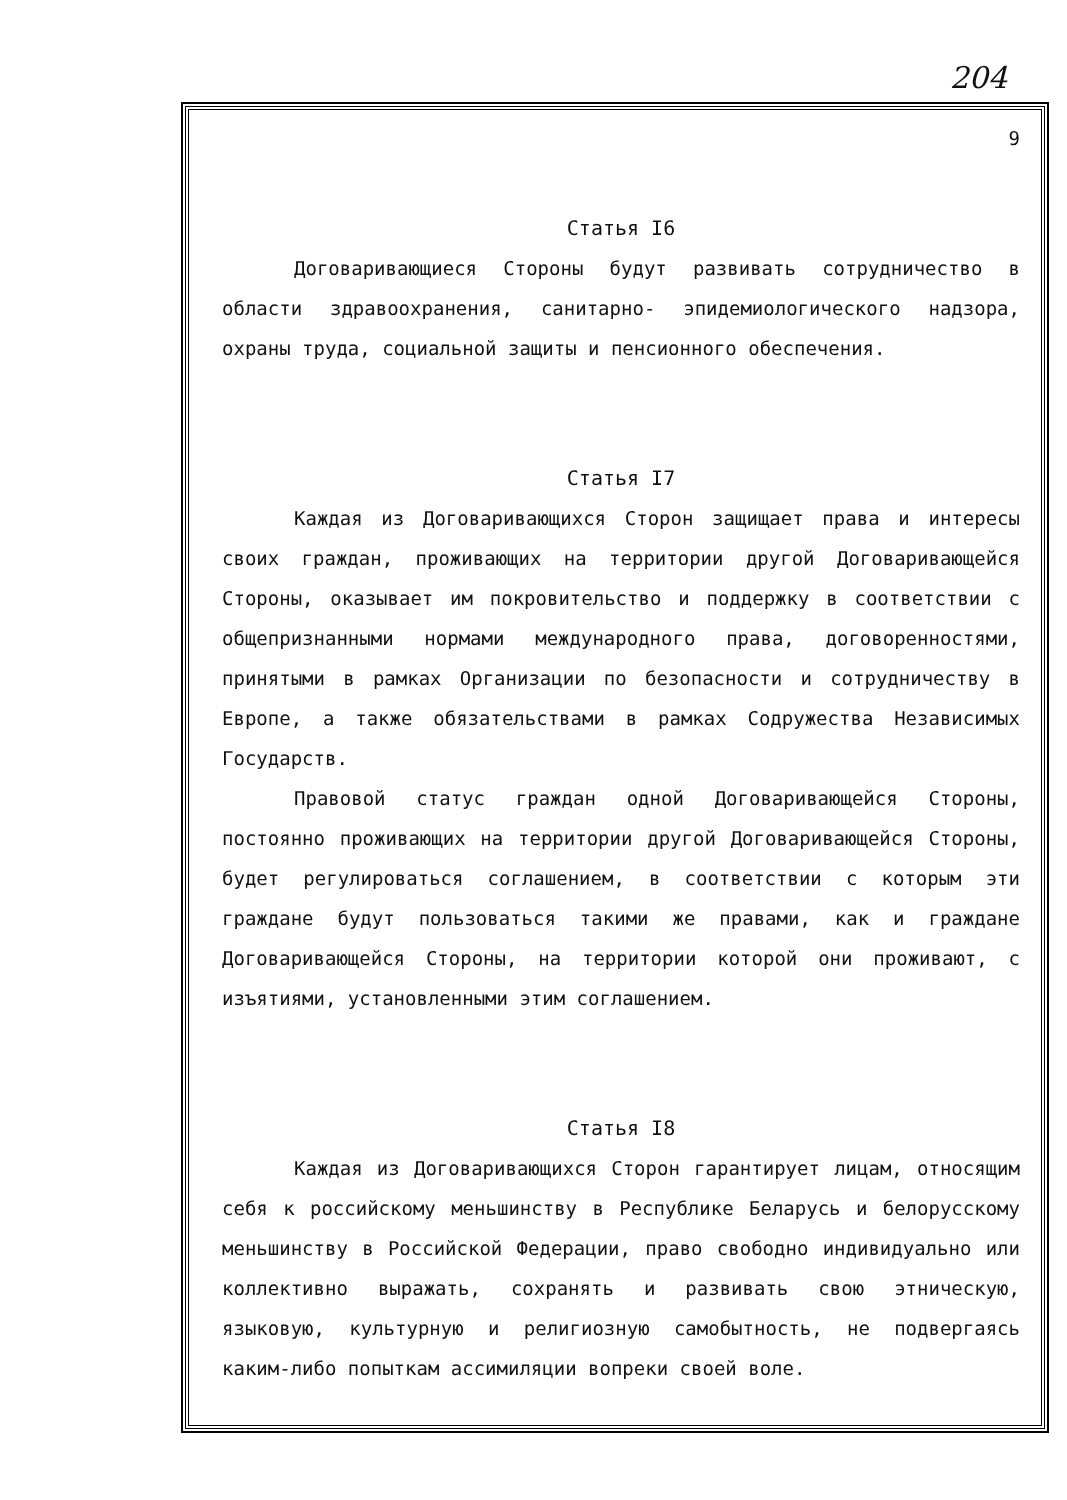204
9
Статья I6
Договаривающиеся Стороны будут развивать сотрудничество в области здравоохранения, санитарно- эпидемиологического надзора, охраны труда, социальной защиты и пенсионного обеспечения.
Статья I7
Каждая из Договаривающихся Сторон защищает права и интересы своих граждан, проживающих на территории другой Договаривающейся Стороны, оказывает им покровительство и поддержку в соответствии с общепризнанными нормами международного права, договоренностями, принятыми в рамках Организации по безопасности и сотрудничеству в Европе, а также обязательствами в рамках Содружества Независимых Государств.
Правовой статус граждан одной Договаривающейся Стороны, постоянно проживающих на территории другой Договаривающейся Стороны, будет регулироваться соглашением, в соответствии с которым эти граждане будут пользоваться такими же правами, как и граждане Договаривающейся Стороны, на территории которой они проживают, с изъятиями, установленными этим соглашением.
Статья I8
Каждая из Договаривающихся Сторон гарантирует лицам, относящим себя к российскому меньшинству в Республике Беларусь и белорусскому меньшинству в Российской Федерации, право свободно индивидуально или коллективно выражать, сохранять и развивать свою этническую, языковую, культурную и религиозную самобытность, не подвергаясь каким-либо попыткам ассимиляции вопреки своей воле.